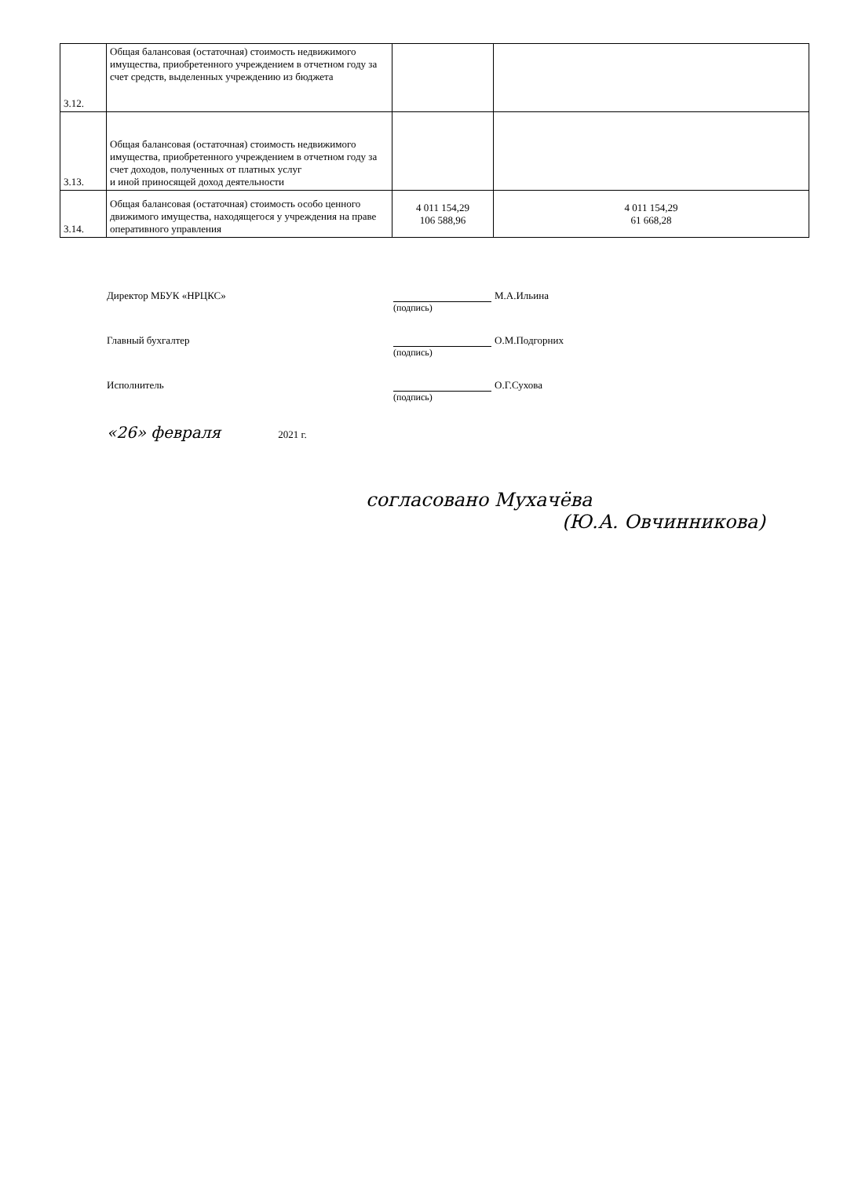| 3.12. | Общая балансовая (остаточная) стоимость недвижимого имущества, приобретенного учреждением в отчетном году за счет средств, выделенных учреждению из бюджета | | |
| 3.13. | Общая балансовая (остаточная) стоимость недвижимого имущества, приобретенного учреждением в отчетном году за счет доходов, полученных от платных услуг и иной приносящей доход деятельности | | |
| 3.14. | Общая балансовая (остаточная) стоимость особо ценного движимого имущества, находящегося у учреждения на праве оперативного управления | 4 011 154,29 106 588,96 | 4 011 154,29 61 668,28 |
Директор МБУК «НРЦКС» М.А.Ильина
(подпись)
Главный бухгалтер О.М.Подгорних
(подпись)
Исполнитель О.Г.Сухова
(подпись)
«26» февраля 2021 г.
согласовано Мухачёва
(Ю.А. Овчинникова)